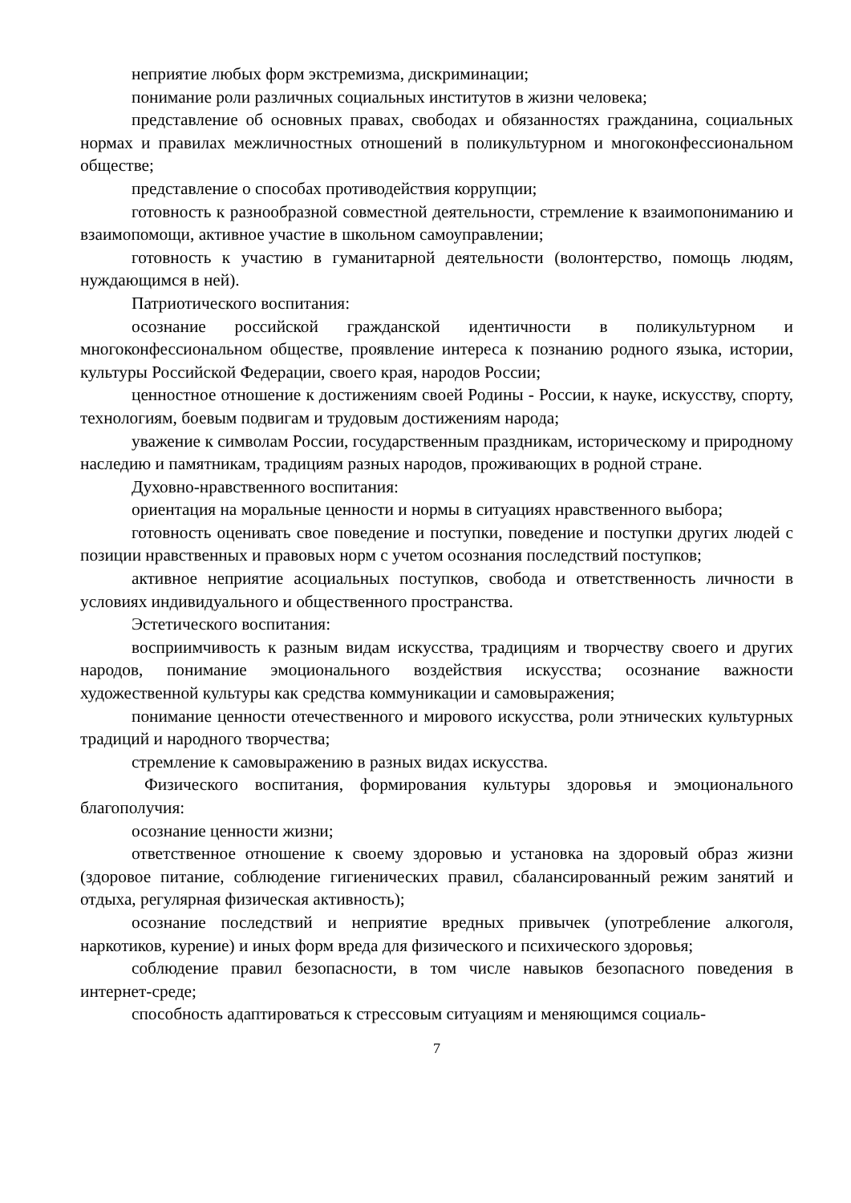неприятие любых форм экстремизма, дискриминации;
понимание роли различных социальных институтов в жизни человека;
представление об основных правах, свободах и обязанностях гражданина, социальных нормах и правилах межличностных отношений в поликультурном и многоконфессиональном обществе;
представление о способах противодействия коррупции;
готовность к разнообразной совместной деятельности, стремление к взаимопониманию и взаимопомощи, активное участие в школьном самоуправлении;
готовность к участию в гуманитарной деятельности (волонтерство, помощь людям, нуждающимся в ней).
Патриотического воспитания:
осознание российской гражданской идентичности в поликультурном и многоконфессиональном обществе, проявление интереса к познанию родного языка, истории, культуры Российской Федерации, своего края, народов России;
ценностное отношение к достижениям своей Родины - России, к науке, искусству, спорту, технологиям, боевым подвигам и трудовым достижениям народа;
уважение к символам России, государственным праздникам, историческому и природному наследию и памятникам, традициям разных народов, проживающих в родной стране.
Духовно-нравственного воспитания:
ориентация на моральные ценности и нормы в ситуациях нравственного выбора;
готовность оценивать свое поведение и поступки, поведение и поступки других людей с позиции нравственных и правовых норм с учетом осознания последствий поступков;
активное неприятие асоциальных поступков, свобода и ответственность личности в условиях индивидуального и общественного пространства.
Эстетического воспитания:
восприимчивость к разным видам искусства, традициям и творчеству своего и других народов, понимание эмоционального воздействия искусства; осознание важности художественной культуры как средства коммуникации и самовыражения;
понимание ценности отечественного и мирового искусства, роли этнических культурных традиций и народного творчества;
стремление к самовыражению в разных видах искусства.
Физического воспитания, формирования культуры здоровья и эмоционального благополучия:
осознание ценности жизни;
ответственное отношение к своему здоровью и установка на здоровый образ жизни (здоровое питание, соблюдение гигиенических правил, сбалансированный режим занятий и отдыха, регулярная физическая активность);
осознание последствий и неприятие вредных привычек (употребление алкоголя, наркотиков, курение) и иных форм вреда для физического и психического здоровья;
соблюдение правил безопасности, в том числе навыков безопасного поведения в интернет-среде;
способность адаптироваться к стрессовым ситуациям и меняющимся социаль-
7